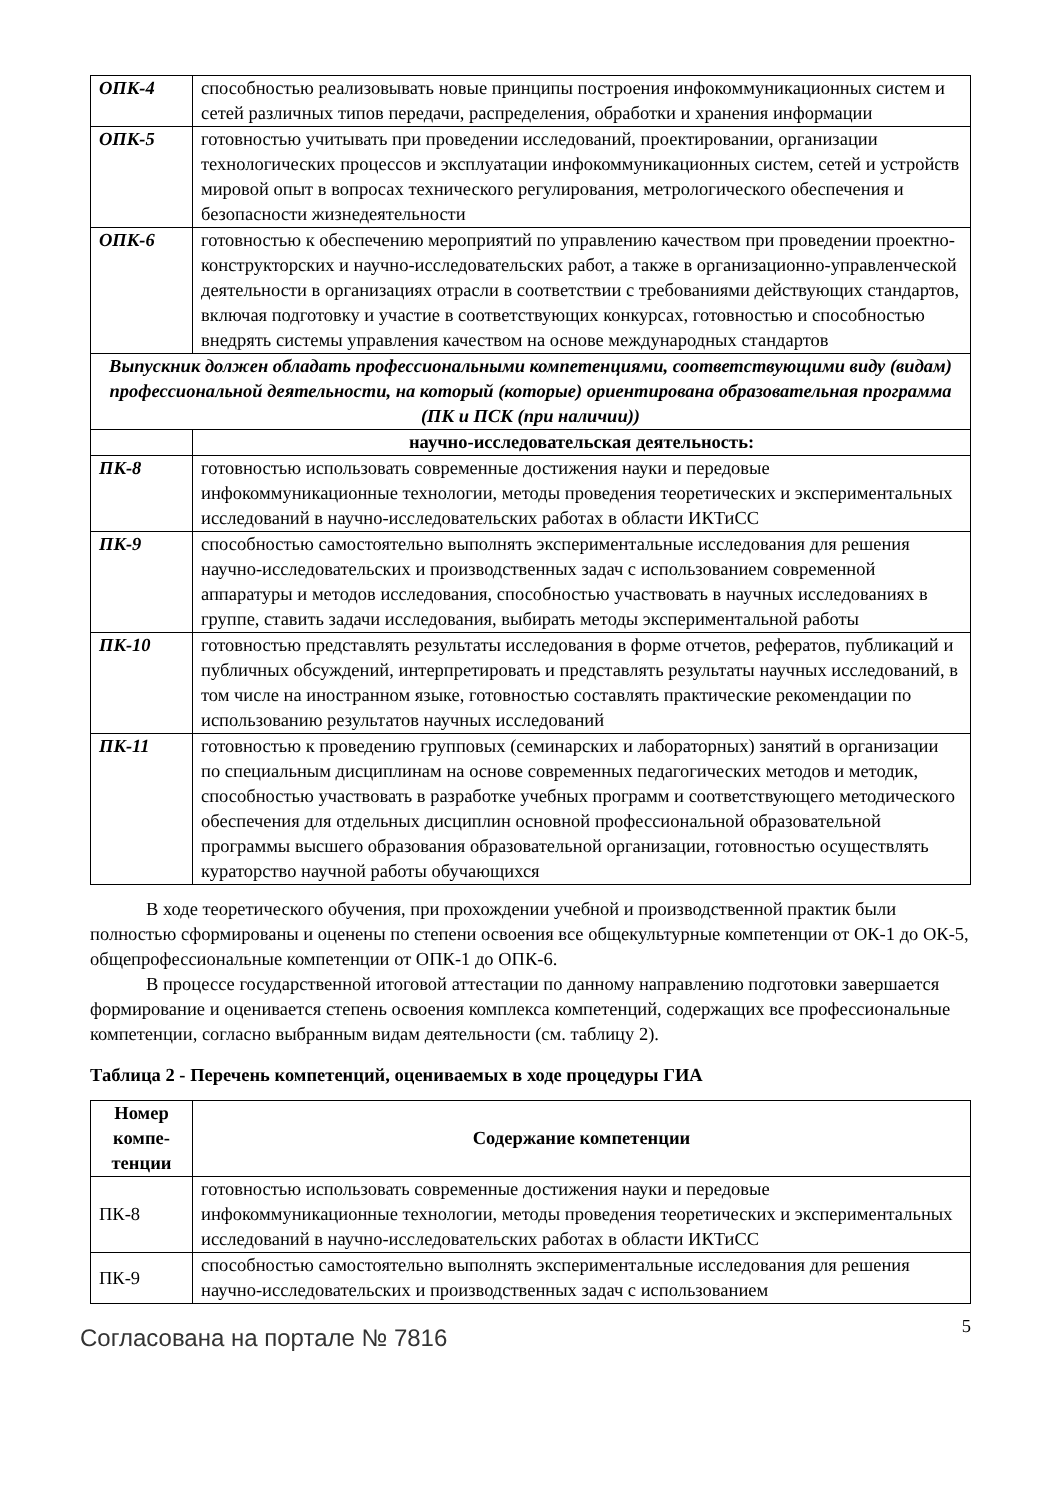| ОПК-4 | способностью реализовывать новые принципы построения инфокоммуникационных систем и сетей различных типов передачи, распределения, обработки и хранения информации |
| ОПК-5 | готовностью учитывать при проведении исследований, проектировании, организации технологических процессов и эксплуатации инфокоммуникационных систем, сетей и устройств мировой опыт в вопросах технического регулирования, метрологического обеспечения и безопасности жизнедеятельности |
| ОПК-6 | готовностью к обеспечению мероприятий по управлению качеством при проведении проектно-конструкторских и научно-исследовательских работ, а также в организационно-управленческой деятельности в организациях отрасли в соответствии с требованиями действующих стандартов, включая подготовку и участие в соответствующих конкурсах, готовностью и способностью внедрять системы управления качеством на основе международных стандартов |
| Выпускник должен обладать профессиональными компетенциями, соответствующими виду (видам) профессиональной деятельности, на который (которые) ориентирована образовательная программа (ПК и ПСК (при наличии)) | |
| | научно-исследовательская деятельность: |
| ПК-8 | готовностью использовать современные достижения науки и передовые инфокоммуникационные технологии, методы проведения теоретических и экспериментальных исследований в научно-исследовательских работах в области ИКТиСС |
| ПК-9 | способностью самостоятельно выполнять экспериментальные исследования для решения научно-исследовательских и производственных задач с использованием современной аппаратуры и методов исследования, способностью участвовать в научных исследованиях в группе, ставить задачи исследования, выбирать методы экспериментальной работы |
| ПК-10 | готовностью представлять результаты исследования в форме отчетов, рефератов, публикаций и публичных обсуждений, интерпретировать и представлять результаты научных исследований, в том числе на иностранном языке, готовностью составлять практические рекомендации по использованию результатов научных исследований |
| ПК-11 | готовностью к проведению групповых (семинарских и лабораторных) занятий в организации по специальным дисциплинам на основе современных педагогических методов и методик, способностью участвовать в разработке учебных программ и соответствующего методического обеспечения для отдельных дисциплин основной профессиональной образовательной программы высшего образования образовательной организации, готовностью осуществлять кураторство научной работы обучающихся |
В ходе теоретического обучения, при прохождении учебной и производственной практик были полностью сформированы и оценены по степени освоения все общекультурные компетенции от ОК-1 до ОК-5, общепрофессиональные компетенции от ОПК-1 до ОПК-6.
В процессе государственной итоговой аттестации по данному направлению подготовки завершается формирование и оценивается степень освоения комплекса компетенций, содержащих все профессиональные компетенции, согласно выбранным видам деятельности (см. таблицу 2).
Таблица 2 - Перечень компетенций, оцениваемых в ходе процедуры ГИА
| Номер компе-тенции | Содержание компетенции |
| --- | --- |
| ПК-8 | готовностью использовать современные достижения науки и передовые инфокоммуникационные технологии, методы проведения теоретических и экспериментальных исследований в научно-исследовательских работах в области ИКТиСС |
| ПК-9 | способностью самостоятельно выполнять экспериментальные исследования для решения научно-исследовательских и производственных задач с использованием |
Согласована на портале № 7816
5